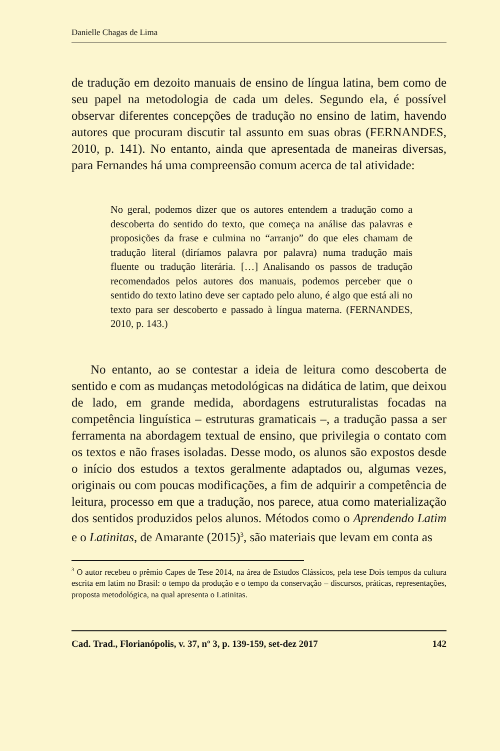Danielle Chagas de Lima
de tradução em dezoito manuais de ensino de língua latina, bem como de seu papel na metodologia de cada um deles. Segundo ela, é possível observar diferentes concepções de tradução no ensino de latim, havendo autores que procuram discutir tal assunto em suas obras (FERNANDES, 2010, p. 141). No entanto, ainda que apresentada de maneiras diversas, para Fernandes há uma compreensão comum acerca de tal atividade:
No geral, podemos dizer que os autores entendem a tradução como a descoberta do sentido do texto, que começa na análise das palavras e proposições da frase e culmina no “arranjo” do que eles chamam de tradução literal (diríamos palavra por palavra) numa tradução mais fluente ou tradução literária. […] Analisando os passos de tradução recomendados pelos autores dos manuais, podemos perceber que o sentido do texto latino deve ser captado pelo aluno, é algo que está ali no texto para ser descoberto e passado à língua materna. (FERNANDES, 2010, p. 143.)
No entanto, ao se contestar a ideia de leitura como descoberta de sentido e com as mudanças metodológicas na didática de latim, que deixou de lado, em grande medida, abordagens estruturalistas focadas na competência linguística – estruturas gramaticais –, a tradução passa a ser ferramenta na abordagem textual de ensino, que privilegia o contato com os textos e não frases isoladas. Desse modo, os alunos são expostos desde o início dos estudos a textos geralmente adaptados ou, algumas vezes, originais ou com poucas modificações, a fim de adquirir a competência de leitura, processo em que a tradução, nos parece, atua como materialização dos sentidos produzidos pelos alunos. Métodos como o Aprendendo Latim e o Latinitas, de Amarante (2015)<sup>3</sup>, são materiais que levam em conta as
<sup>3</sup> O autor recebeu o prêmio Capes de Tese 2014, na área de Estudos Clássicos, pela tese Dois tempos da cultura escrita em latim no Brasil: o tempo da produção e o tempo da conservação – discursos, práticas, representações, proposta metodológica, na qual apresenta o Latinitas.
Cad. Trad., Florianópolis, v. 37, nº 3, p. 139-159, set-dez 2017 142